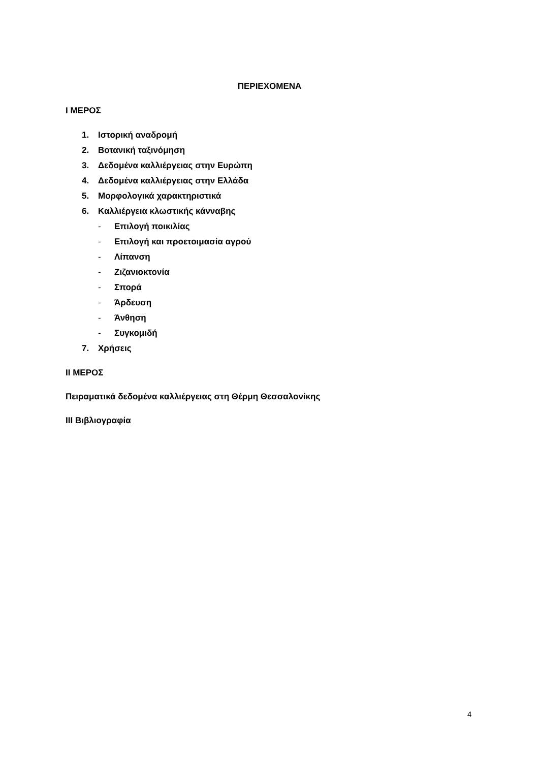ΠΕΡΙΕΧΟΜΕΝΑ
Ι ΜΕΡΟΣ
1. Ιστορική αναδρομή
2. Βοτανική ταξινόμηση
3. Δεδομένα καλλιέργειας στην Ευρώπη
4. Δεδομένα καλλιέργειας στην Ελλάδα
5. Μορφολογικά χαρακτηριστικά
6. Καλλιέργεια κλωστικής κάνναβης
- Επιλογή ποικιλίας
- Επιλογή και προετοιμασία αγρού
- Λίπανση
- Ζιζανιοκτονία
- Σπορά
- Άρδευση
- Άνθηση
- Συγκομιδή
7. Χρήσεις
ΙΙ ΜΕΡΟΣ
Πειραματικά δεδομένα καλλιέργειας στη Θέρμη Θεσσαλονίκης
ΙΙΙ Βιβλιογραφία
4